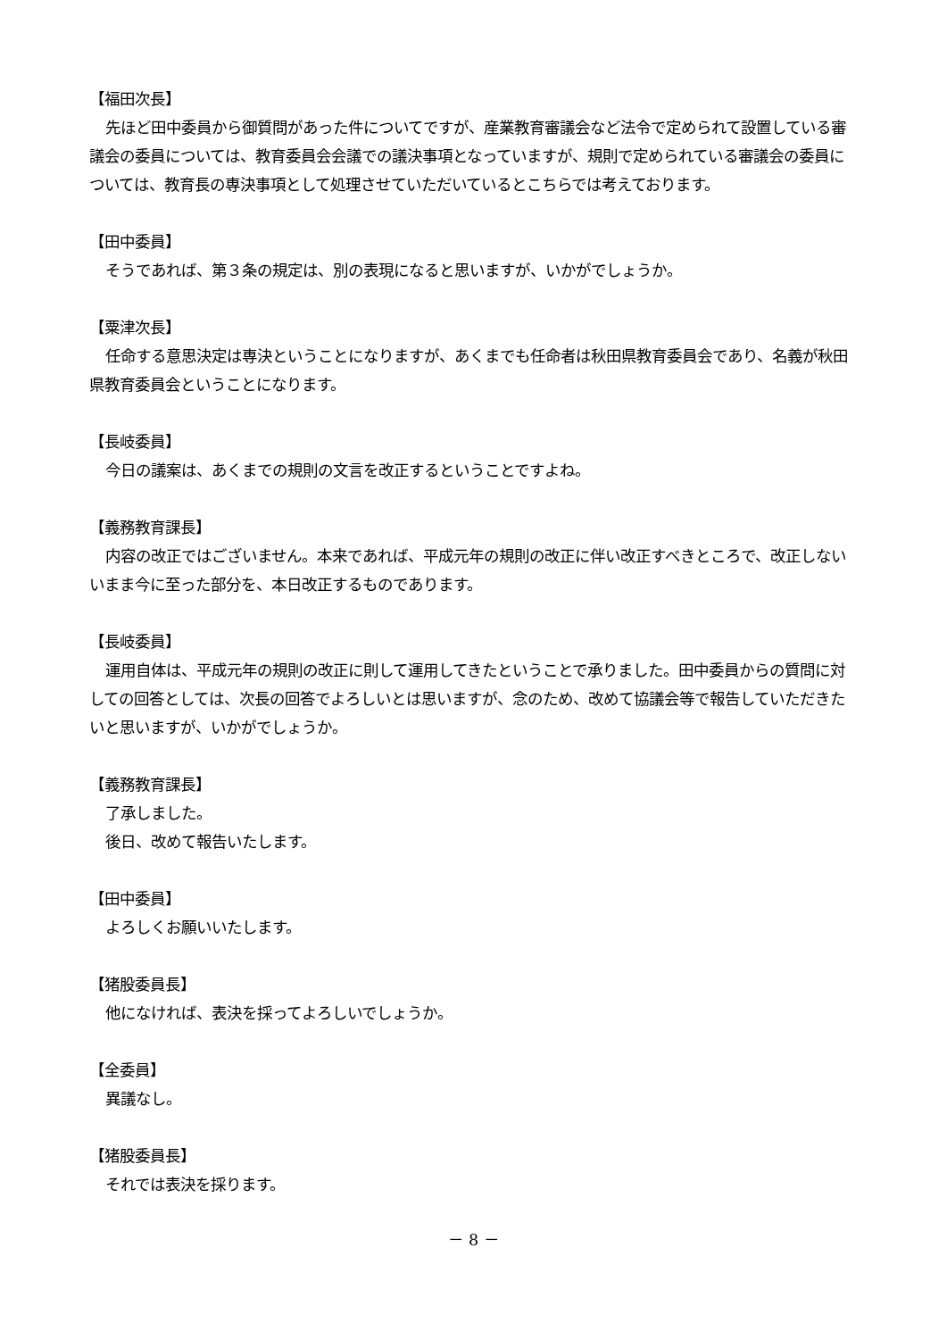【福田次長】
先ほど田中委員から御質問があった件についてですが、産業教育審議会など法令で定められて設置している審議会の委員については、教育委員会会議での議決事項となっていますが、規則で定められている審議会の委員については、教育長の専決事項として処理させていただいているとこちらでは考えております。
【田中委員】
そうであれば、第３条の規定は、別の表現になると思いますが、いかがでしょうか。
【粟津次長】
任命する意思決定は専決ということになりますが、あくまでも任命者は秋田県教育委員会であり、名義が秋田県教育委員会ということになります。
【長岐委員】
今日の議案は、あくまでの規則の文言を改正するということですよね。
【義務教育課長】
内容の改正ではございません。本来であれば、平成元年の規則の改正に伴い改正すべきところで、改正しないいまま今に至った部分を、本日改正するものであります。
【長岐委員】
運用自体は、平成元年の規則の改正に則して運用してきたということで承りました。田中委員からの質問に対しての回答としては、次長の回答でよろしいとは思いますが、念のため、改めて協議会等で報告していただきたいと思いますが、いかがでしょうか。
【義務教育課長】
了承しました。
後日、改めて報告いたします。
【田中委員】
よろしくお願いいたします。
【猪股委員長】
他になければ、表決を採ってよろしいでしょうか。
【全委員】
異議なし。
【猪股委員長】
それでは表決を採ります。
－ 8 －